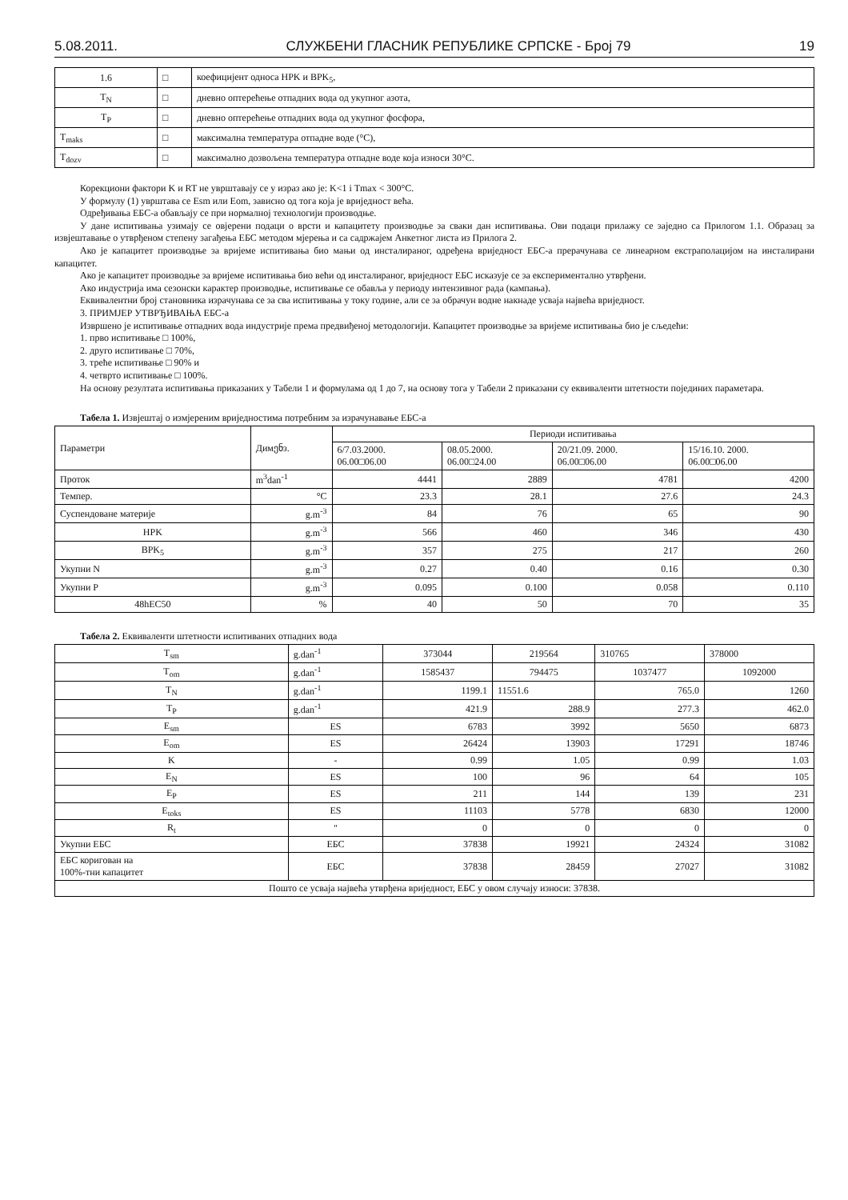5.08.2011. СЛУЖБЕНИ ГЛАСНИК РЕПУБЛИКЕ СРПСКЕ - Број 79 19
| 1.6 | □ | коефицијент односа HPK и BPK<sub>5</sub>, |
| T<sub>N</sub> | □ | дневно оптерећење отпадних вода од укупног азота, |
| T<sub>P</sub> | □ | дневно оптерећење отпадних вода од укупног фосфора, |
| T<sub>maks</sub> | □ | максимална температура отпадне воде (°C), |
| T<sub>dozv</sub> | □ | максимално дозвољена температура отпадне воде која износи 30°C. |
Корекциони фактори K и RT не уврштавају се у израз ако је: K<1 i Tmax < 300°C.
У формулу (1) уврштава се Esm или Eom, зависно од тога која је вриједност већа.
Одређивања ЕБС-а обављају се при нормалној технологији производње.
У дане испитивања узимају се овјерени подаци о врсти и капацитету производње за сваки дан испитивања. Ови подаци прилажу се заједно са Прилогом 1.1. Образац за извјештавање о утврђеном степену загађења ЕБС методом мјерења и са садржајем Анкетног листа из Прилога 2.
Ако је капацитет производње за вријеме испитивања био мањи од инсталираног, одређена вриједност ЕБС-а прерачунава се линеарном екстраполацијом на инсталирани капацитет.
Ако је капацитет производње за вријеме испитивања био већи од инсталираног, вриједност ЕБС исказује се за експериментално утврђени.
Ако индустрија има сезонски карактер производње, испитивање се обавља у периоду интензивног рада (кампања).
Еквивалентни број становника израчунава се за сва испитивања у току године, али се за обрачун водне накнаде усваја највећа вриједност.
3. ПРИМЈЕР УТВРЂИВАЊА ЕБС-а
Извршено је испитивање отпадних вода индустрије према предвиђеној методологији. Капацитет производње за вријеме испитивања био је сљедећи:
1. прво испитивање □ 100%,
2. друго испитивање □ 70%,
3. треће испитивање □ 90% и
4. четврто испитивање □ 100%.
На основу резултата испитивања приказаних у Табели 1 и формулама од 1 до 7, на основу тога у Табели 2 приказани су еквиваленти штетности појединих параметара.
Табела 1. Извјештај о измјереним вриједностима потребним за израчунавање ЕБС-а
| Параметри | Димენз. | Периоди испитивања | | | |
| --- | --- | --- | --- | --- | --- |
| | | 6/7.03.2000. 06.00□06.00 | 08.05.2000. 06.00□24.00 | 20/21.09. 2000. 06.00□06.00 | 15/16.10. 2000. 06.00□06.00 |
| Проток | m<sup>3</sup>dan<sup>-1</sup> | 4441 | 2889 | 4781 | 4200 |
| Темпер. | °C | 23.3 | 28.1 | 27.6 | 24.3 |
| Суспендоване материје | g.m<sup>-3</sup> | 84 | 76 | 65 | 90 |
| HPK | g.m<sup>-3</sup> | 566 | 460 | 346 | 430 |
| BPK<sub>5</sub> | g.m<sup>-3</sup> | 357 | 275 | 217 | 260 |
| Укупни N | g.m<sup>-3</sup> | 0.27 | 0.40 | 0.16 | 0.30 |
| Укупни P | g.m<sup>-3</sup> | 0.095 | 0.100 | 0.058 | 0.110 |
| 48hEC50 | % | 40 | 50 | 70 | 35 |
Табела 2. Еквиваленти штетности испитиваних отпадних вода
| T<sub>sm</sub> | g.dan<sup>-1</sup> | 373044 | 219564 | 310765 | 378000 |
| T<sub>om</sub> | g.dan<sup>-1</sup> | 1585437 | 794475 | 1037477 | 1092000 |
| T<sub>N</sub> | g.dan<sup>-1</sup> | 1199.1 | 11551.6 | 765.0 | 1260 |
| T<sub>P</sub> | g.dan<sup>-1</sup> | 421.9 | 288.9 | 277.3 | 462.0 |
| E<sub>sm</sub> | ES | 6783 | 3992 | 5650 | 6873 |
| E<sub>om</sub> | ES | 26424 | 13903 | 17291 | 18746 |
| K | - | 0.99 | 1.05 | 0.99 | 1.03 |
| E<sub>N</sub> | ES | 100 | 96 | 64 | 105 |
| E<sub>P</sub> | ES | 211 | 144 | 139 | 231 |
| E<sub>toks</sub> | ES | 11103 | 5778 | 6830 | 12000 |
| R<sub>t</sub> | " | 0 | 0 | 0 | 0 |
| Укупни ЕБС | ЕБС | 37838 | 19921 | 24324 | 31082 |
| ЕБС коригован на 100%-тни капацитет | ЕБС | 37838 | 28459 | 27027 | 31082 |
| Пошто се усваја највећа утврђена вриједност, ЕБС у овом случају износи: 37838. | | | | | |